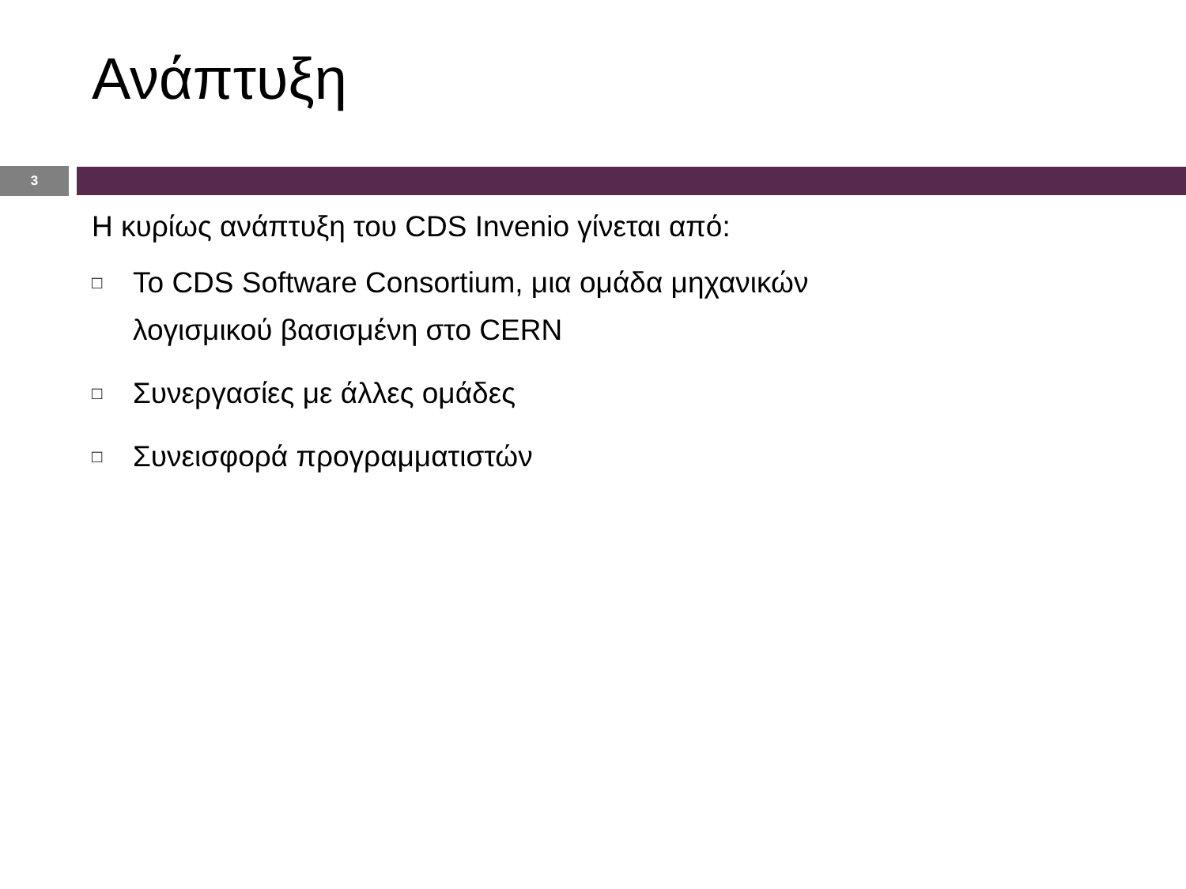Ανάπτυξη
3
Η κυρίως ανάπτυξη του CDS Invenio γίνεται από:
□ Το CDS Software Consortium, μια ομάδα μηχανικών
λογισμικού βασισμένη στο CERN
□ Συνεργασίες με άλλες ομάδες
□ Συνεισφορά προγραμματιστών